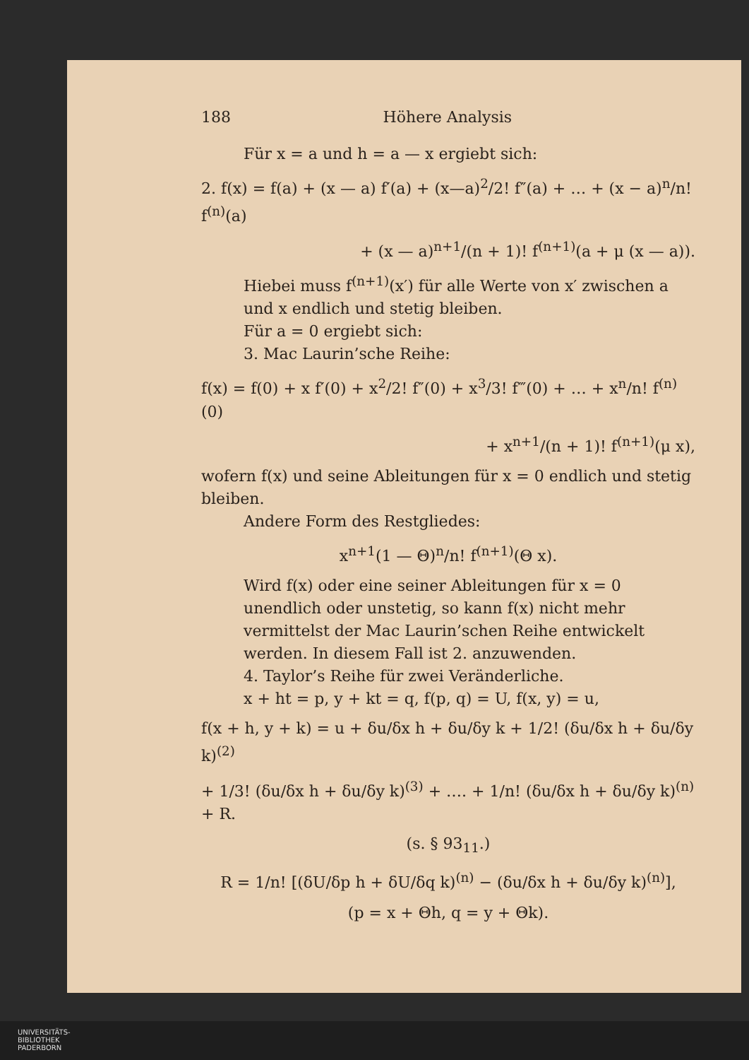188 Höhere Analysis
Für x = a und h = a — x ergiebt sich:
2. f(x) = f(a) + (x — a) f′(a) + (x—a)<sup>2</sup>/2! f″(a) + … + (x − a)<sup>n</sup>/n! f<sup>(n)</sup>(a)
+ (x — a)<sup>n+1</sup>/(n + 1)! f<sup>(n+1)</sup>(a + μ (x — a)).
Hiebei muss f<sup>(n+1)</sup>(x′) für alle Werte von x′ zwischen a und x endlich und stetig bleiben.
Für a = 0 ergiebt sich:
3. Mac Laurin’sche Reihe:
f(x) = f(0) + x f′(0) + x<sup>2</sup>/2! f″(0) + x<sup>3</sup>/3! f‴(0) + … + x<sup>n</sup>/n! f<sup>(n)</sup>(0)
+ x<sup>n+1</sup>/(n + 1)! f<sup>(n+1)</sup>(μ x),
wofern f(x) und seine Ableitungen für x = 0 endlich und stetig bleiben.
Andere Form des Restgliedes:
x<sup>n+1</sup>(1 — Θ)<sup>n</sup>/n! f<sup>(n+1)</sup>(Θ x).
Wird f(x) oder eine seiner Ableitungen für x = 0 unendlich oder unstetig, so kann f(x) nicht mehr vermittelst der Mac Laurin’schen Reihe entwickelt werden. In diesem Fall ist 2. anzuwenden.
4. Taylor’s Reihe für zwei Veränderliche.
x + ht = p, y + kt = q, f(p, q) = U, f(x, y) = u,
f(x + h, y + k) = u + δu/δx h + δu/δy k + 1/2! (δu/δx h + δu/δy k)<sup>(2)</sup>
+ 1/3! (δu/δx h + δu/δy k)<sup>(3)</sup> + …. + 1/n! (δu/δx h + δu/δy k)<sup>(n)</sup> + R.
(s. § 93<sub>11</sub>.)
R = 1/n! [(δU/δp h + δU/δq k)<sup>(n)</sup> − (δu/δx h + δu/δy k)<sup>(n)</sup>],
(p = x + Θh, q = y + Θk).
UNIVERSITÄTS-
BIBLIOTHEK
PADERBORN